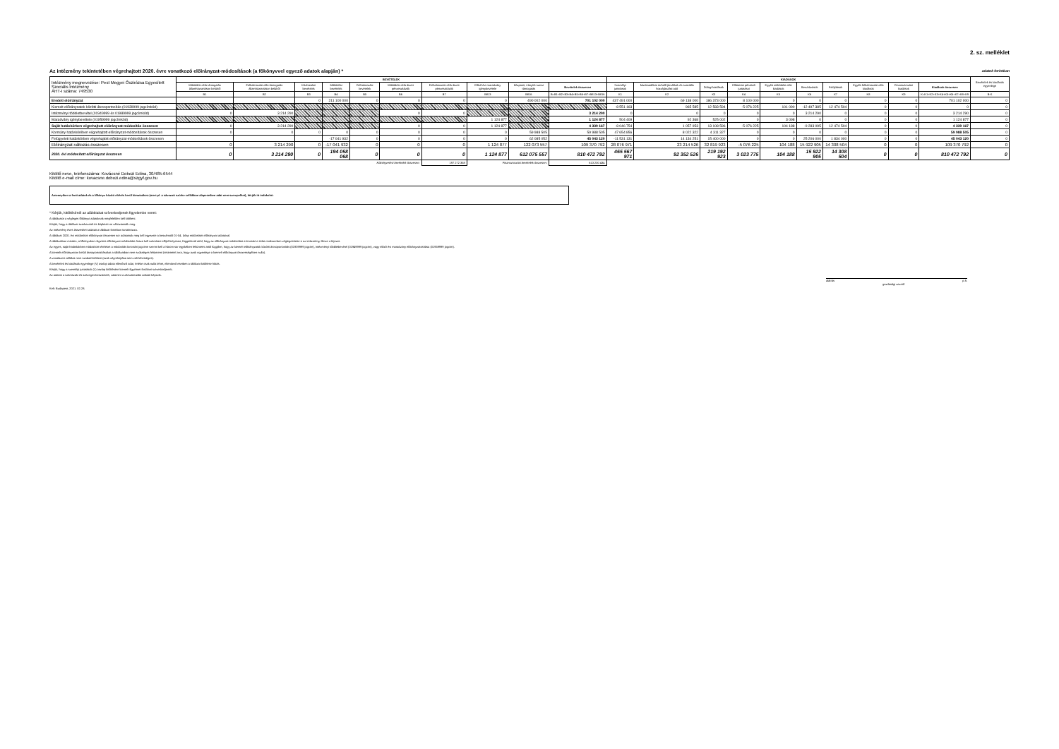2. sz. melléklet
Az intézmény tekintetében végrehajtott 2020. évre vonatkozó előirányzat-módosítások (a főkönyvvel egyező adatok alapján) * adatok forintban
| Intézmény megnevezése: Pest Megyei Őszirózsa Egyesített Szociális Intézmény ÁHT-I száma: 749530 | BEVÉTELEK | | | | | | | | | | KIADÁSOK | | | | | | | | | | Bevételek és kiadások egyenlege |
| | Működési célú támogatás államháztartáson belülről | Felhalmozási célú támogatás államháztartáson belülről | Közhatalmi bevételek | Működési bevételek | Felhalmozási bevételek | Működési célú átvett pénzeszközök | Felhalmozási célú átvett pénzeszközök | Előző évi maradvány igénybevétele | Központi, irányító szervi támogatás | Bevételek összesen | Személyi juttatások | Munkaadókat terhelő járulékok és szociális hozzájárulási adó | Dologi kiadások | Ellátottak pénzbeli juttatásai | Egyéb működési célú kiadások | Beruházások | Felújítások | Egyéb felhalmozási célú kiadások | Finanszírozási kiadások | Kiadások összesen | |
| | B1 | B2 | B3 | B4 | B5 | B6 | B7 | B813 | B816 | B=B1+B2+B3+B4+B5+B6+B7+B813+B816 | K1 | K2 | K3 | K4 | K5 | K6 | K7 | K8 | K9 | K=K1+K2+K3+K4+K5+K6+K7+K8+K9 | B-K |
| Eredeti előirányzat | | | 0 | 211 100 000 | 0 | 0 | 0 | 0 | 490 002 000 | 701 102 000 | 437 491 000 | 69 138 000 | 186 373 000 | 8 100 000 | 0 | 0 | 0 | 0 | 0 | 701 102 000 | 0 |
| Kiemelt előirányzatok közötti átcsoportosítás (01939999 jogcímkód) | | | | | | | | | | | -8 551 163 | 965 585 | 12 583 594 | -5 076 225 | 101 090 | -12 497 385 | 12 474 504 | 0 | 0 | 0 | 0 |
| Intézményi többletbevétel (01949999 és 01989999 jogcímkód) | 0 | 3 214 290 | | | | 0 | 0 | | | 3 214 290 | 0 | 0 | 0 | 0 | 0 | 3 214 290 | 0 | 0 | 0 | 3 214 290 | 0 |
| Maradvány igénybevétele (01959999 jogcímkód) | | | | | | | | 1 124 877 | | 1 124 877 | 504 409 | 92 368 | 525 002 | 0 | 3 098 | 0 | 0 | 0 | 0 | 1 124 877 | 0 |
| Saját hatáskörben végrehajtott előirányzat-módosítás összesen | 0 | 3 214 290 | | | | 0 | 0 | 1 124 877 | | 4 339 167 | -8 046 754 | 1 057 953 | 13 108 596 | -5 076 225 | 104 188 | -9 283 095 | 12 474 504 | 0 | 0 | 4 339 167 | 0 |
| Kormány hatáskörében végrehajtott előirányzat-módosítások összesen | 0 | 0 | 0 | 0 | 0 | 0 | 0 | 0 | 59 988 505 | 59 988 505 | 47 654 856 | 8 022 322 | 4 311 327 | 0 | 0 | 0 | 0 | 0 | 0 | 59 988 505 | 0 |
| Felügyeleti hatáskörben végrehajtott előirányzat-módosítások összesen | | | | -17 041 932 | 0 | 0 | 0 | 0 | 62 085 052 | 45 043 120 | -11 531 131 | 14 134 251 | 15 400 000 | 0 | 0 | 25 206 000 | 1 834 000 | 0 | 0 | 45 043 120 | 0 |
| Előirányzat-változás összesen | 0 | 3 214 290 | 0 | -17 041 932 | 0 | 0 | 0 | 1 124 877 | 122 073 557 | 109 370 792 | 28 076 971 | 23 214 526 | 32 819 923 | -5 076 225 | 104 188 | 15 922 905 | 14 308 504 | 0 | 0 | 109 370 792 | 0 |
| 2020. évi módosított előirányzat összesen | 0 | 3 214 290 | 0 | 194 058 068 | 0 | 0 | 0 | 1 124 877 | 612 075 557 | 810 472 792 | 465 567 971 | 92 352 526 | 219 192 923 | 3 023 775 | 104 188 | 15 922 905 | 14 308 504 | 0 | 0 | 810 472 792 | 0 |
| Költségvetési bevételek összesen: | | | | | | | 197 272 358 | Finanszírozási bevételek összesen: | | 613 200 434 | | | | | | | | | | | |
Kitöltő neve, telefonszáma: Kovácsné Dobozi Edina, 30/485-6544
Kitöltő e-mail címe: kovacsne.dobozi.edina@szgyf.gov.hu
Amennyiben a fenti adatok és a főkönyv között eltérés kerül kimutatásra (mert pl. a sávozott szürke cellákban alapesetben adat nem szerepelhet), kérjük itt indokolni:
* Kérjük, kitöltésénél az alábbiakat szíveskedjenek figyelembe venni:
A táblázatot a végleges főkönyvi adatoknak megfelelően kell kitölteni.
Kérjük, hogy a táblázat szerkezetét és képleteit ne változtassák meg.
Az intézmény éves összesített adatait a táblázat forintban tartalmazza.
A táblázat 2020. évi módosított előirányzat összesen sor adatainak meg kell egyeznie a beszámoló 01-04. űrlap módosított előirányzat adataival.
A táblázatban minden, a főkönyvben rögzített előirányzat-módosítást össze kell számítani előjel-helyesen, függetlenül attól, hogy az előirányzat-módosítást a kincsári e-Adat rendszerben véglegesítette-e az intézmény, illetve a fejezet.
Az egyes, saját hatáskörben módosított tételeket a módosítás kincstári jogcíme szerint kell a három sor egyikében feltüntetni attól függően, hogy az kiemelt előirányzatok közötti átcsoportosítás (01939999 jogcím), intézményi többletbevétel (01949999 jogcím), vagy előző évi maradvány előirányzatosítása (01959999 jogcím).
A kiemelt előirányzaton belüli átcsoportosításokat a táblázatban nem szükséges feltüntetni (tekintettel arra, hogy azok egyenlege a kiemelt előirányzat összességében nulla).
A vonalazott cellákat nem szabad kitölteni (azok végrehajtása sem volt lehetséges).
A bevételek és kiadások egyenlege (V) oszlop adata ellenőrző adat, értéke csak nulla lehet, ellenkező esetben a táblázat kitöltése hibás.
Kérjük, hogy a személyi juttatások (L) oszlop kitöltésére kiemelt figyelmet fordítani szíveskedjenek.
Az adatok a számszaki és szöveges beszámoló, valamint a zárszámadás adatait képezik.
Kelt: Budapest, 2021. 02.28.
aláírás p.h.
gazdasági vezető